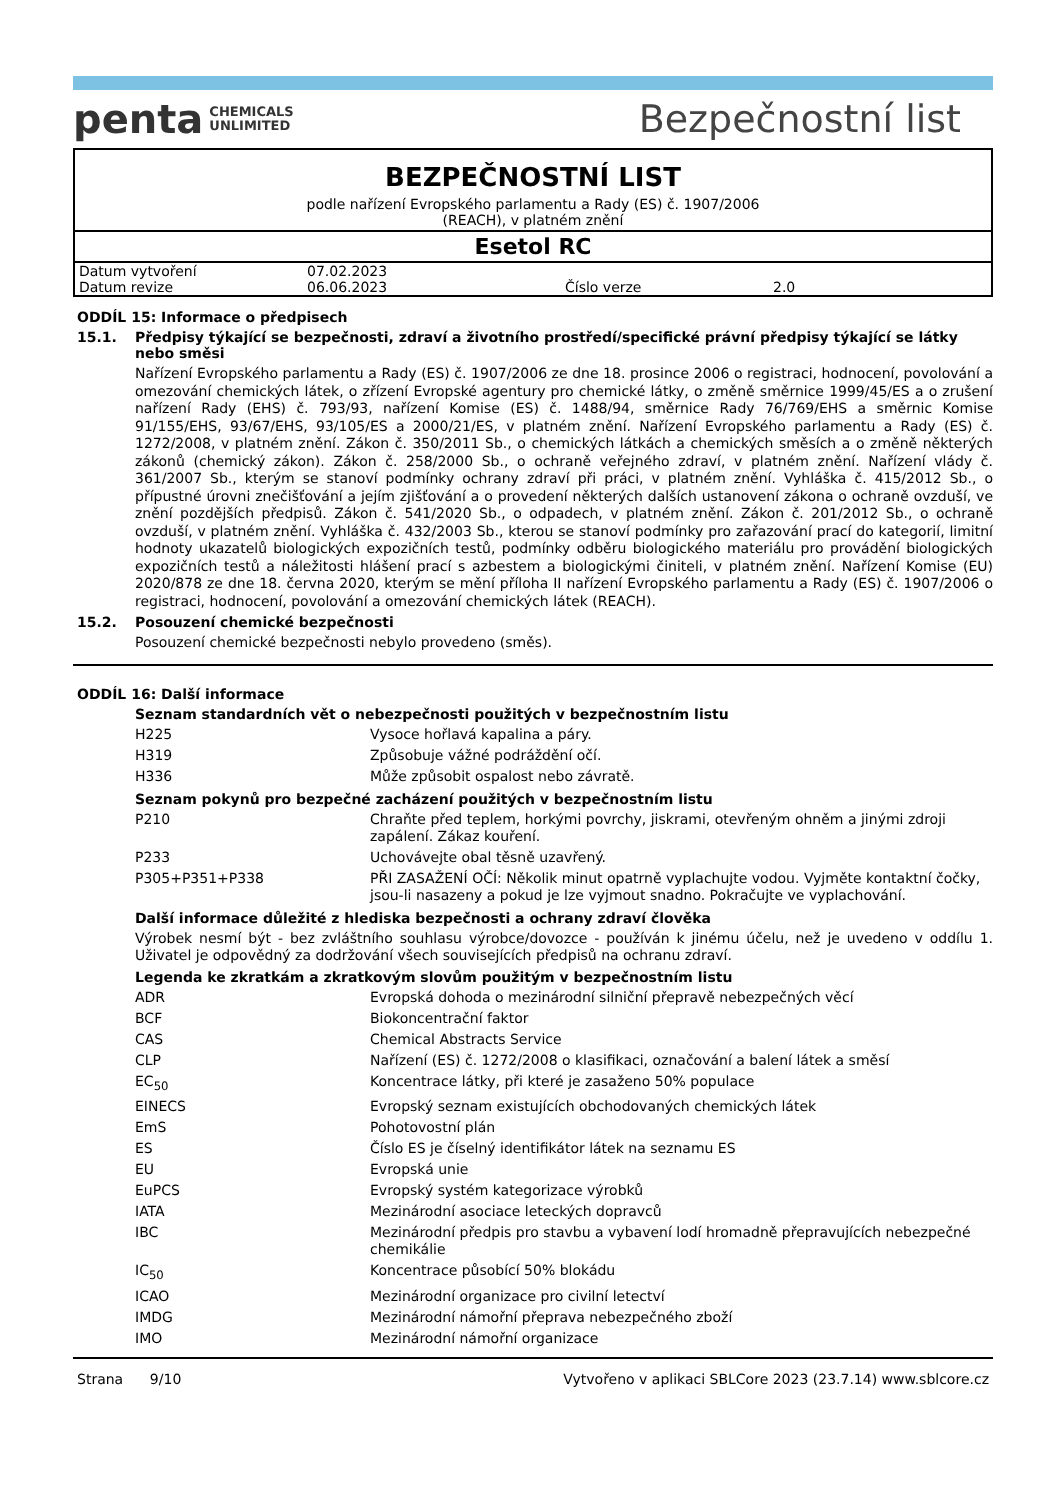penta CHEMICALS
UNLIMITED
Bezpečnostní list
BEZPEČNOSTNÍ LIST
podle nařízení Evropského parlamentu a Rady (ES) č. 1907/2006
(REACH), v platném znění
Esetol RC
| Datum vytvoření | 07.02.2023 | | |
| Datum revize | 06.06.2023 | Číslo verze | 2.0 |
ODDÍL 15: Informace o předpisech
15.1. Předpisy týkající se bezpečnosti, zdraví a životního prostředí/specifické právní předpisy týkající se látky nebo směsi
Nařízení Evropského parlamentu a Rady (ES) č. 1907/2006 ze dne 18. prosince 2006 o registraci, hodnocení, povolování a omezování chemických látek, o zřízení Evropské agentury pro chemické látky, o změně směrnice 1999/45/ES a o zrušení nařízení Rady (EHS) č. 793/93, nařízení Komise (ES) č. 1488/94, směrnice Rady 76/769/EHS a směrnic Komise 91/155/EHS, 93/67/EHS, 93/105/ES a 2000/21/ES, v platném znění. Nařízení Evropského parlamentu a Rady (ES) č. 1272/2008, v platném znění. Zákon č. 350/2011 Sb., o chemických látkách a chemických směsích a o změně některých zákonů (chemický zákon). Zákon č. 258/2000 Sb., o ochraně veřejného zdraví, v platném znění. Nařízení vlády č. 361/2007 Sb., kterým se stanoví podmínky ochrany zdraví při práci, v platném znění. Vyhláška č. 415/2012 Sb., o přípustné úrovni znečišťování a jejím zjišťování a o provedení některých dalších ustanovení zákona o ochraně ovzduší, ve znění pozdějších předpisů. Zákon č. 541/2020 Sb., o odpadech, v platném znění. Zákon č. 201/2012 Sb., o ochraně ovzduší, v platném znění. Vyhláška č. 432/2003 Sb., kterou se stanoví podmínky pro zařazování prací do kategorií, limitní hodnoty ukazatelů biologických expozičních testů, podmínky odběru biologického materiálu pro provádění biologických expozičních testů a náležitosti hlášení prací s azbestem a biologickými činiteli, v platném znění. Nařízení Komise (EU) 2020/878 ze dne 18. června 2020, kterým se mění příloha II nařízení Evropského parlamentu a Rady (ES) č. 1907/2006 o registraci, hodnocení, povolování a omezování chemických látek (REACH).
15.2. Posouzení chemické bezpečnosti
Posouzení chemické bezpečnosti nebylo provedeno (směs).
ODDÍL 16: Další informace
Seznam standardních vět o nebezpečnosti použitých v bezpečnostním listu
| H225 | Vysoce hořlavá kapalina a páry. |
| H319 | Způsobuje vážné podráždění očí. |
| H336 | Může způsobit ospalost nebo závratě. |
Seznam pokynů pro bezpečné zacházení použitých v bezpečnostním listu
| P210 | Chraňte před teplem, horkými povrchy, jiskrami, otevřeným ohněm a jinými zdroji zapálení. Zákaz kouření. |
| P233 | Uchovávejte obal těsně uzavřený. |
| P305+P351+P338 | PŘI ZASAŽENÍ OČÍ: Několik minut opatrně vyplachujte vodou. Vyjměte kontaktní čočky, jsou-li nasazeny a pokud je lze vyjmout snadno. Pokračujte ve vyplachování. |
Další informace důležité z hlediska bezpečnosti a ochrany zdraví člověka
Výrobek nesmí být - bez zvláštního souhlasu výrobce/dovozce - používán k jinému účelu, než je uvedeno v oddílu 1. Uživatel je odpovědný za dodržování všech souvisejících předpisů na ochranu zdraví.
Legenda ke zkratkám a zkratkovým slovům použitým v bezpečnostním listu
| ADR | Evropská dohoda o mezinárodní silniční přepravě nebezpečných věcí |
| BCF | Biokoncentrační faktor |
| CAS | Chemical Abstracts Service |
| CLP | Nařízení (ES) č. 1272/2008 o klasifikaci, označování a balení látek a směsí |
| EC<sub>50</sub> | Koncentrace látky, při které je zasaženo 50% populace |
| EINECS | Evropský seznam existujících obchodovaných chemických látek |
| EmS | Pohotovostní plán |
| ES | Číslo ES je číselný identifikátor látek na seznamu ES |
| EU | Evropská unie |
| EuPCS | Evropský systém kategorizace výrobků |
| IATA | Mezinárodní asociace leteckých dopravců |
| IBC | Mezinárodní předpis pro stavbu a vybavení lodí hromadně přepravujících nebezpečné chemikálie |
| IC<sub>50</sub> | Koncentrace působící 50% blokádu |
| ICAO | Mezinárodní organizace pro civilní letectví |
| IMDG | Mezinárodní námořní přeprava nebezpečného zboží |
| IMO | Mezinárodní námořní organizace |
Strana 9/10 Vytvořeno v aplikaci SBLCore 2023 (23.7.14) www.sblcore.cz